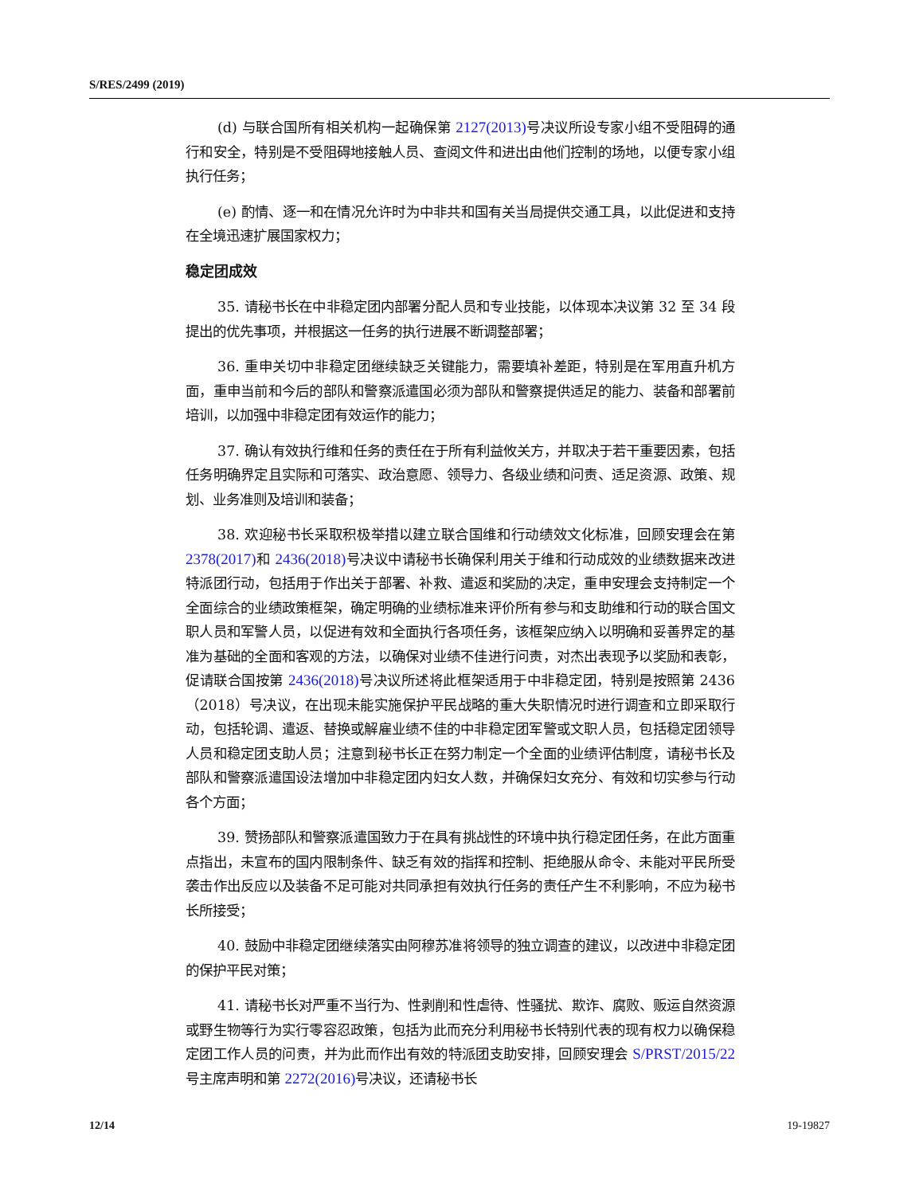S/RES/2499 (2019)
(d) 与联合国所有相关机构一起确保第 2127(2013) 号决议所设专家小组不受阻碍的通行和安全，特别是不受阻碍地接触人员、查阅文件和进出由他们控制的场地，以便专家小组执行任务；
(e) 酌情、逐一和在情况允许时为中非共和国有关当局提供交通工具，以此促进和支持在全境迅速扩展国家权力；
稳定团成效
35. 请秘书长在中非稳定团内部署分配人员和专业技能，以体现本决议第 32 至 34 段提出的优先事项，并根据这一任务的执行进展不断调整部署；
36. 重申关切中非稳定团继续缺乏关键能力，需要填补差距，特别是在军用直升机方面，重申当前和今后的部队和警察派遣国必须为部队和警察提供适足的能力、装备和部署前培训，以加强中非稳定团有效运作的能力；
37. 确认有效执行维和任务的责任在于所有利益攸关方，并取决于若干重要因素，包括任务明确界定且实际和可落实、政治意愿、领导力、各级业绩和问责、适足资源、政策、规划、业务准则及培训和装备；
38. 欢迎秘书长采取积极举措以建立联合国维和行动绩效文化标准，回顾安理会在第 2378(2017) 和 2436(2018) 号决议中请秘书长确保利用关于维和行动成效的业绩数据来改进特派团行动，包括用于作出关于部署、补救、遣返和奖励的决定，重申安理会支持制定一个全面综合的业绩政策框架，确定明确的业绩标准来评价所有参与和支助维和行动的联合国文职人员和军警人员，以促进有效和全面执行各项任务，该框架应纳入以明确和妥善界定的基准为基础的全面和客观的方法，以确保对业绩不佳进行问责，对杰出表现予以奖励和表彰，促请联合国按第 2436(2018) 号决议所述将此框架适用于中非稳定团，特别是按照第 2436（2018）号决议，在出现未能实施保护平民战略的重大失职情况时进行调查和立即采取行动，包括轮调、遣返、替换或解雇业绩不佳的中非稳定团军警或文职人员，包括稳定团领导人员和稳定团支助人员；注意到秘书长正在努力制定一个全面的业绩评估制度，请秘书长及部队和警察派遣国设法增加中非稳定团内妇女人数，并确保妇女充分、有效和切实参与行动各个方面；
39. 赞扬部队和警察派遣国致力于在具有挑战性的环境中执行稳定团任务，在此方面重点指出，未宣布的国内限制条件、缺乏有效的指挥和控制、拒绝服从命令、未能对平民所受袭击作出反应以及装备不足可能对共同承担有效执行任务的责任产生不利影响，不应为秘书长所接受；
40. 鼓励中非稳定团继续落实由阿穆苏准将领导的独立调查的建议，以改进中非稳定团的保护平民对策；
41. 请秘书长对严重不当行为、性剥削和性虐待、性骚扰、欺诈、腐败、贩运自然资源或野生物等行为实行零容忍政策，包括为此而充分利用秘书长特别代表的现有权力以确保稳定团工作人员的问责，并为此而作出有效的特派团支助安排，回顾安理会 S/PRST/2015/22 号主席声明和第 2272(2016) 号决议，还请秘书长
12/14 19-19827